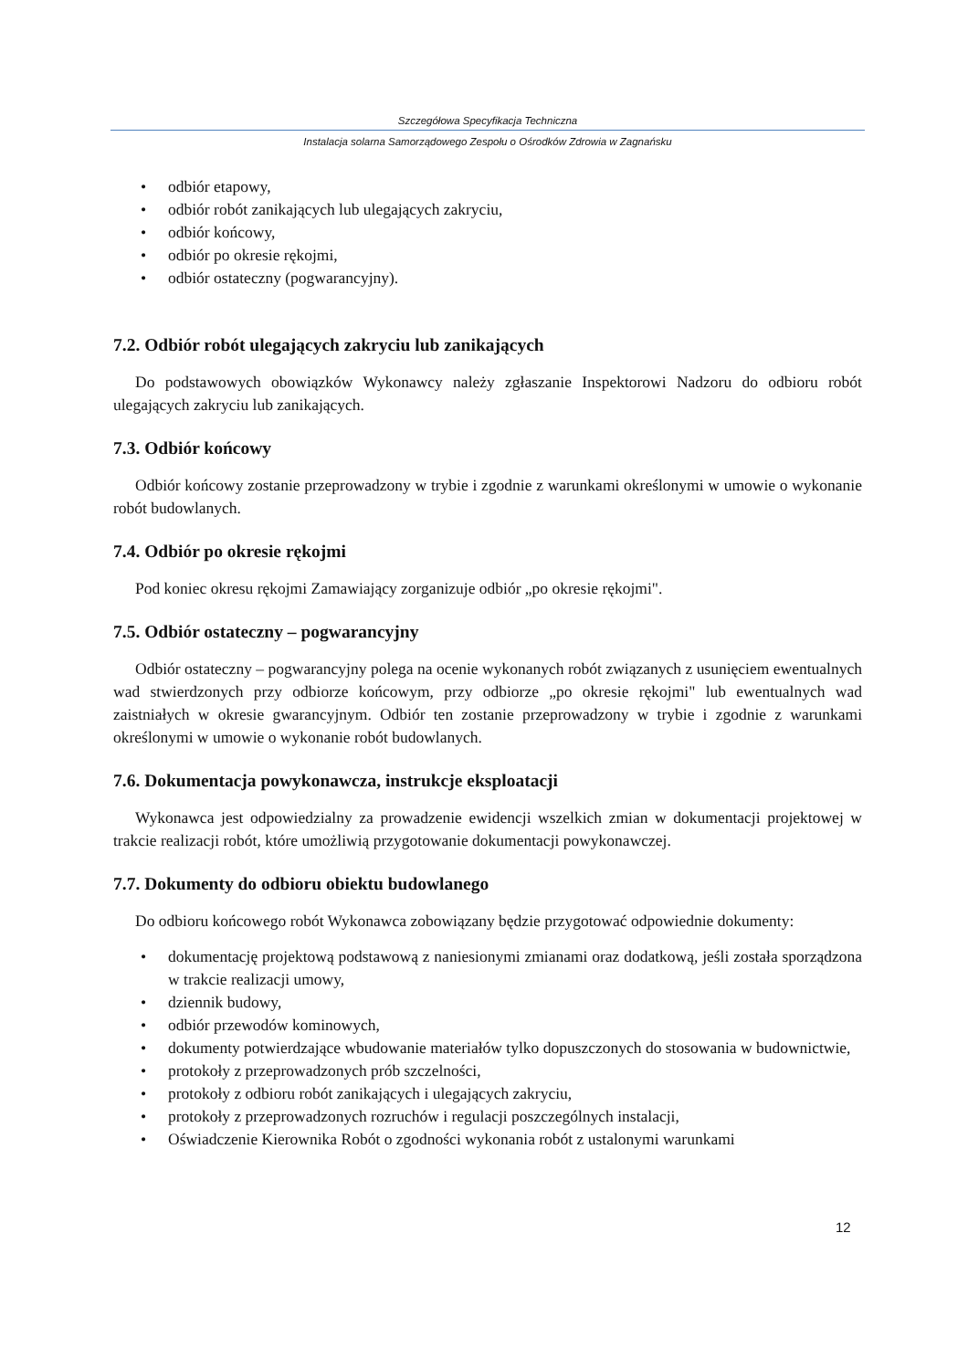Szczegółowa Specyfikacja Techniczna
Instalacja solarna Samorządowego Zespołu o Ośrodków Zdrowia w Zagnańsku
• odbiór etapowy,
• odbiór robót zanikających lub ulegających zakryciu,
• odbiór końcowy,
• odbiór po okresie rękojmi,
• odbiór ostateczny (pogwarancyjny).
7.2. Odbiór robót ulegających zakryciu lub zanikających
Do podstawowych obowiązków Wykonawcy należy zgłaszanie Inspektorowi Nadzoru do odbioru robót ulegających zakryciu lub zanikających.
7.3. Odbiór końcowy
Odbiór końcowy zostanie przeprowadzony w trybie i zgodnie z warunkami określonymi w umowie o wykonanie robót budowlanych.
7.4. Odbiór po okresie rękojmi
Pod koniec okresu rękojmi Zamawiający zorganizuje odbiór „po okresie rękojmi".
7.5. Odbiór ostateczny – pogwarancyjny
Odbiór ostateczny – pogwarancyjny polega na ocenie wykonanych robót związanych z usunięciem ewentualnych wad stwierdzonych przy odbiorze końcowym, przy odbiorze „po okresie rękojmi" lub ewentualnych wad zaistniałych w okresie gwarancyjnym. Odbiór ten zostanie przeprowadzony w trybie i zgodnie z warunkami określonymi w umowie o wykonanie robót budowlanych.
7.6. Dokumentacja powykonawcza, instrukcje eksploatacji
Wykonawca jest odpowiedzialny za prowadzenie ewidencji wszelkich zmian w dokumentacji projektowej w trakcie realizacji robót, które umożliwią przygotowanie dokumentacji powykonawczej.
7.7. Dokumenty do odbioru obiektu budowlanego
Do odbioru końcowego robót Wykonawca zobowiązany będzie przygotować odpowiednie dokumenty:
• dokumentację projektową podstawową z naniesionymi zmianami oraz dodatkową, jeśli została sporządzona w trakcie realizacji umowy,
• dziennik budowy,
• odbiór przewodów kominowych,
• dokumenty potwierdzające wbudowanie materiałów tylko dopuszczonych do stosowania w budownictwie,
• protokoły z przeprowadzonych prób szczelności,
• protokoły z odbioru robót zanikających i ulegających zakryciu,
• protokoły z przeprowadzonych rozruchów i regulacji poszczególnych instalacji,
• Oświadczenie Kierownika Robót o zgodności wykonania robót z ustalonymi warunkami
12